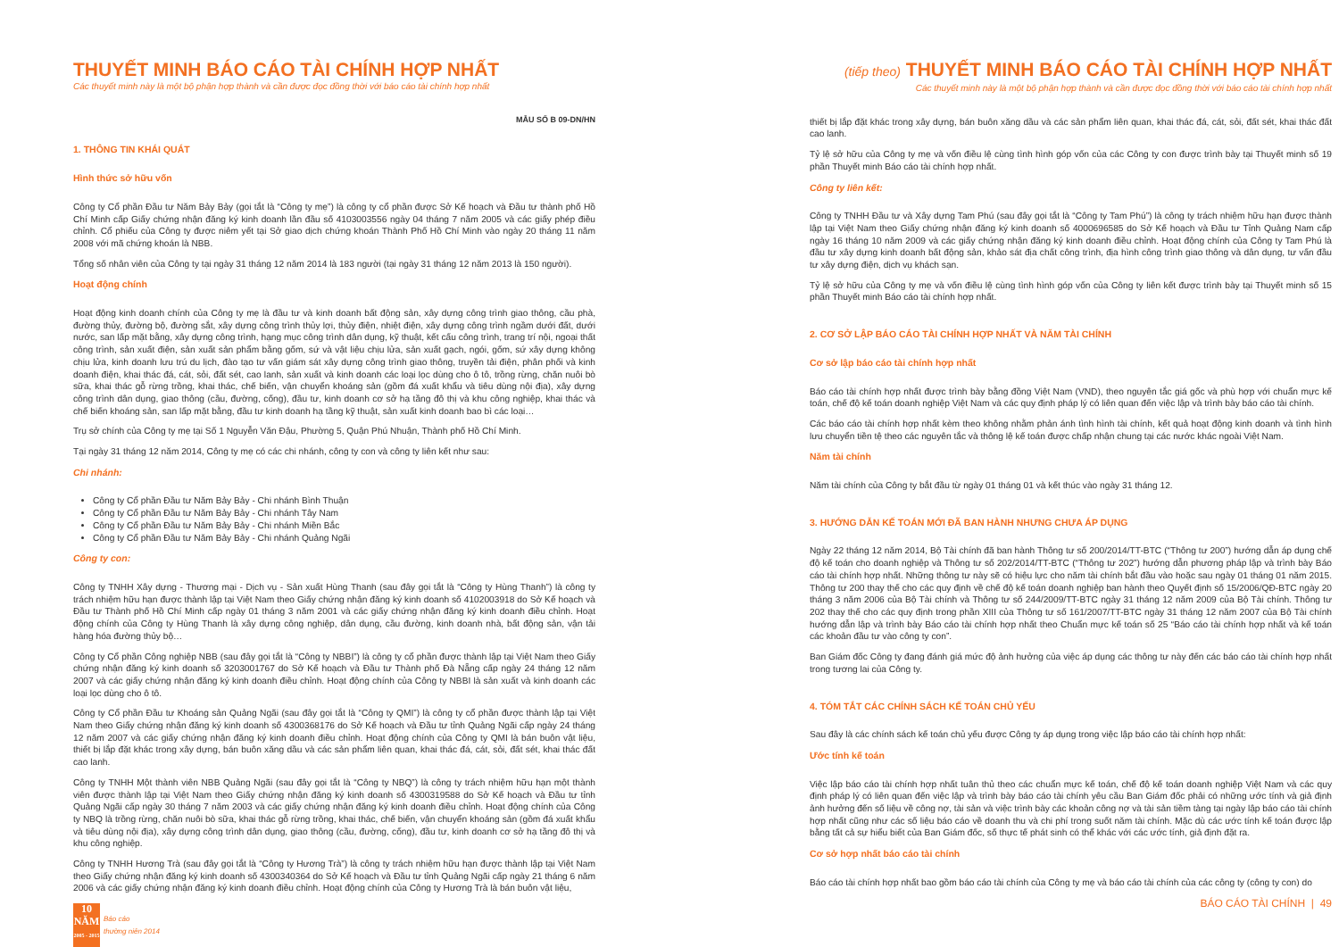THUYẾT MINH BÁO CÁO TÀI CHÍNH HỢP NHẤT
Các thuyết minh này là một bộ phận hợp thành và cần được đọc đồng thời với báo cáo tài chính hợp nhất
MẪU SỐ B 09-DN/HN
1. THÔNG TIN KHÁI QUÁT
Hình thức sở hữu vốn
Công ty Cổ phần Đầu tư Năm Bảy Bảy (gọi tắt là “Công ty mẹ”) là công ty cổ phần được Sở Kế hoạch và Đầu tư thành phố Hồ Chí Minh cấp Giấy chứng nhận đăng ký kinh doanh lần đầu số 4103003556 ngày 04 tháng 7 năm 2005 và các giấy phép điều chỉnh. Cổ phiếu của Công ty được niêm yết tại Sở giao dịch chứng khoán Thành Phố Hồ Chí Minh vào ngày 20 tháng 11 năm 2008 với mã chứng khoán là NBB.
Tổng số nhân viên của Công ty tại ngày 31 tháng 12 năm 2014 là 183 người (tại ngày 31 tháng 12 năm 2013 là 150 người).
Hoạt động chính
Hoạt động kinh doanh chính của Công ty mẹ là đầu tư và kinh doanh bất động sản, xây dựng công trình giao thông, cầu phà, đường thủy, đường bộ, đường sắt, xây dựng công trình thủy lợi, thủy điện, nhiệt điện, xây dựng công trình ngầm dưới đất, dưới nước, san lấp mặt bằng, xây dựng công trình, hạng mục công trình dân dụng, kỹ thuật, kết cấu công trình, trang trí nội, ngoại thất công trình, sản xuất điện, sản xuất sản phẩm bằng gốm, sứ và vật liệu chịu lửa, sản xuất gạch, ngói, gốm, sứ xây dựng không chịu lửa, kinh doanh lưu trú du lịch, đào tạo tư vấn giám sát xây dựng công trình giao thông, truyền tải điện, phân phối và kinh doanh điện, khai thác đá, cát, sỏi, đất sét, cao lanh, sản xuất và kinh doanh các loại lọc dùng cho ô tô, trồng rừng, chăn nuôi bò sữa, khai thác gỗ rừng trồng, khai thác, chế biến, vận chuyển khoáng sản (gồm đá xuất khẩu và tiêu dùng nội địa), xây dựng công trình dân dụng, giao thông (cầu, đường, cống), đầu tư, kinh doanh cơ sở hạ tầng đô thị và khu công nghiệp, khai thác và chế biến khoáng sản, san lấp mặt bằng, đầu tư kinh doanh hạ tầng kỹ thuật, sản xuất kinh doanh bao bì các loại…
Trụ sở chính của Công ty mẹ tại Số 1 Nguyễn Văn Đậu, Phường 5, Quận Phú Nhuận, Thành phố Hồ Chí Minh.
Tại ngày 31 tháng 12 năm 2014, Công ty mẹ có các chi nhánh, công ty con và công ty liên kết như sau:
Chi nhánh:
Công ty Cổ phần Đầu tư Năm Bảy Bảy - Chi nhánh Bình Thuận
Công ty Cổ phần Đầu tư Năm Bảy Bảy - Chi nhánh Tây Nam
Công ty Cổ phần Đầu tư Năm Bảy Bảy - Chi nhánh Miền Bắc
Công ty Cổ phần Đầu tư Năm Bảy Bảy - Chi nhánh Quảng Ngãi
Công ty con:
Công ty TNHH Xây dựng - Thương mại - Dịch vụ - Sản xuất Hùng Thanh (sau đây gọi tắt là “Công ty Hùng Thanh”) là công ty trách nhiệm hữu hạn được thành lập tại Việt Nam theo Giấy chứng nhận đăng ký kinh doanh số 4102003918 do Sở Kế hoạch và Đầu tư Thành phố Hồ Chí Minh cấp ngày 01 tháng 3 năm 2001 và các giấy chứng nhận đăng ký kinh doanh điều chỉnh. Hoạt động chính của Công ty Hùng Thanh là xây dựng công nghiệp, dân dụng, cầu đường, kinh doanh nhà, bất động sản, vận tải hàng hóa đường thủy bộ…
Công ty Cổ phần Công nghiệp NBB (sau đây gọi tắt là “Công ty NBBI”) là công ty cổ phần được thành lập tại Việt Nam theo Giấy chứng nhận đăng ký kinh doanh số 3203001767 do Sở Kế hoạch và Đầu tư Thành phố Đà Nẵng cấp ngày 24 tháng 12 năm 2007 và các giấy chứng nhận đăng ký kinh doanh điều chỉnh. Hoạt động chính của Công ty NBBI là sản xuất và kinh doanh các loại lọc dùng cho ô tô.
Công ty Cổ phần Đầu tư Khoáng sản Quảng Ngãi (sau đây gọi tắt là “Công ty QMI”) là công ty cổ phần được thành lập tại Việt Nam theo Giấy chứng nhận đăng ký kinh doanh số 4300368176 do Sở Kế hoạch và Đầu tư tỉnh Quảng Ngãi cấp ngày 24 tháng 12 năm 2007 và các giấy chứng nhận đăng ký kinh doanh điều chỉnh. Hoạt động chính của Công ty QMI là bán buôn vật liệu, thiết bị lắp đặt khác trong xây dựng, bán buôn xăng dầu và các sản phẩm liên quan, khai thác đá, cát, sỏi, đất sét, khai thác đất cao lanh.
Công ty TNHH Một thành viên NBB Quảng Ngãi (sau đây gọi tắt là “Công ty NBQ”) là công ty trách nhiệm hữu hạn một thành viên được thành lập tại Việt Nam theo Giấy chứng nhận đăng ký kinh doanh số 4300319588 do Sở Kế hoạch và Đầu tư tỉnh Quảng Ngãi cấp ngày 30 tháng 7 năm 2003 và các giấy chứng nhận đăng ký kinh doanh điều chỉnh. Hoạt động chính của Công ty NBQ là trồng rừng, chăn nuôi bò sữa, khai thác gỗ rừng trồng, khai thác, chế biến, vận chuyển khoáng sản (gồm đá xuất khẩu và tiêu dùng nội địa), xây dựng công trình dân dụng, giao thông (cầu, đường, cống), đầu tư, kinh doanh cơ sở hạ tầng đô thị và khu công nghiệp.
Công ty TNHH Hương Trà (sau đây gọi tắt là “Công ty Hương Trà”) là công ty trách nhiệm hữu hạn được thành lập tại Việt Nam theo Giấy chứng nhận đăng ký kinh doanh số 4300340364 do Sở Kế hoạch và Đầu tư tỉnh Quảng Ngãi cấp ngày 21 tháng 6 năm 2006 và các giấy chứng nhận đăng ký kinh doanh điều chỉnh. Hoạt động chính của Công ty Hương Trà là bán buôn vật liệu,
10
NĂM
2005 - 2015
Báo cáo
thường niên 2014
(tiếp theo) THUYẾT MINH BÁO CÁO TÀI CHÍNH HỢP NHẤT
Các thuyết minh này là một bộ phận hợp thành và cần được đọc đồng thời với báo cáo tài chính hợp nhất
thiết bị lắp đặt khác trong xây dựng, bán buôn xăng dầu và các sản phẩm liên quan, khai thác đá, cát, sỏi, đất sét, khai thác đất cao lanh.
Tỷ lệ sở hữu của Công ty mẹ và vốn điều lệ cùng tình hình góp vốn của các Công ty con được trình bày tại Thuyết minh số 19 phần Thuyết minh Báo cáo tài chính hợp nhất.
Công ty liên kết:
Công ty TNHH Đầu tư và Xây dựng Tam Phú (sau đây gọi tắt là “Công ty Tam Phú”) là công ty trách nhiệm hữu hạn được thành lập tại Việt Nam theo Giấy chứng nhận đăng ký kinh doanh số 4000696585 do Sở Kế hoạch và Đầu tư Tỉnh Quảng Nam cấp ngày 16 tháng 10 năm 2009 và các giấy chứng nhận đăng ký kinh doanh điều chỉnh. Hoạt động chính của Công ty Tam Phú là đầu tư xây dựng kinh doanh bất động sản, khảo sát địa chất công trình, địa hình công trình giao thông và dân dụng, tư vấn đầu tư xây dựng điện, dịch vụ khách sạn.
Tỷ lệ sở hữu của Công ty mẹ và vốn điều lệ cùng tình hình góp vốn của Công ty liên kết được trình bày tại Thuyết minh số 15 phần Thuyết minh Báo cáo tài chính hợp nhất.
2. CƠ SỞ LẬP BÁO CÁO TÀI CHÍNH HỢP NHẤT VÀ NĂM TÀI CHÍNH
Cơ sở lập báo cáo tài chính hợp nhất
Báo cáo tài chính hợp nhất được trình bày bằng đồng Việt Nam (VND), theo nguyên tắc giá gốc và phù hợp với chuẩn mực kế toán, chế độ kế toán doanh nghiệp Việt Nam và các quy định pháp lý có liên quan đến việc lập và trình bày báo cáo tài chính.
Các báo cáo tài chính hợp nhất kèm theo không nhằm phản ánh tình hình tài chính, kết quả hoạt động kinh doanh và tình hình lưu chuyển tiền tệ theo các nguyên tắc và thông lệ kế toán được chấp nhận chung tại các nước khác ngoài Việt Nam.
Năm tài chính
Năm tài chính của Công ty bắt đầu từ ngày 01 tháng 01 và kết thúc vào ngày 31 tháng 12.
3. HƯỚNG DẪN KẾ TOÁN MỚI ĐÃ BAN HÀNH NHƯNG CHƯA ÁP DỤNG
Ngày 22 tháng 12 năm 2014, Bộ Tài chính đã ban hành Thông tư số 200/2014/TT-BTC (“Thông tư 200”) hướng dẫn áp dụng chế độ kế toán cho doanh nghiệp và Thông tư số 202/2014/TT-BTC (“Thông tư 202”) hướng dẫn phương pháp lập và trình bày Báo cáo tài chính hợp nhất. Những thông tư này sẽ có hiệu lực cho năm tài chính bắt đầu vào hoặc sau ngày 01 tháng 01 năm 2015. Thông tư 200 thay thế cho các quy định về chế độ kế toán doanh nghiệp ban hành theo Quyết định số 15/2006/QĐ-BTC ngày 20 tháng 3 năm 2006 của Bộ Tài chính và Thông tư số 244/2009/TT-BTC ngày 31 tháng 12 năm 2009 của Bộ Tài chính. Thông tư 202 thay thế cho các quy định trong phần XIII của Thông tư số 161/2007/TT-BTC ngày 31 tháng 12 năm 2007 của Bộ Tài chính hướng dẫn lập và trình bày Báo cáo tài chính hợp nhất theo Chuẩn mực kế toán số 25 “Báo cáo tài chính hợp nhất và kế toán các khoản đầu tư vào công ty con”.
Ban Giám đốc Công ty đang đánh giá mức độ ảnh hưởng của việc áp dụng các thông tư này đến các báo cáo tài chính hợp nhất trong tương lai của Công ty.
4. TÓM TẮT CÁC CHÍNH SÁCH KẾ TOÁN CHỦ YẾU
Sau đây là các chính sách kế toán chủ yếu được Công ty áp dụng trong việc lập báo cáo tài chính hợp nhất:
Ước tính kế toán
Việc lập báo cáo tài chính hợp nhất tuân thủ theo các chuẩn mực kế toán, chế độ kế toán doanh nghiệp Việt Nam và các quy định pháp lý có liên quan đến việc lập và trình bày báo cáo tài chính yêu cầu Ban Giám đốc phải có những ước tính và giả định ảnh hưởng đến số liệu về công nợ, tài sản và việc trình bày các khoản công nợ và tài sản tiềm tàng tại ngày lập báo cáo tài chính hợp nhất cũng như các số liệu báo cáo về doanh thu và chi phí trong suốt năm tài chính. Mặc dù các ước tính kế toán được lập bằng tất cả sự hiểu biết của Ban Giám đốc, số thực tế phát sinh có thể khác với các ước tính, giả định đặt ra.
Cơ sở hợp nhất báo cáo tài chính
Báo cáo tài chính hợp nhất bao gồm báo cáo tài chính của Công ty mẹ và báo cáo tài chính của các công ty (công ty con) do
BÁO CÁO TÀI CHÍNH | 49